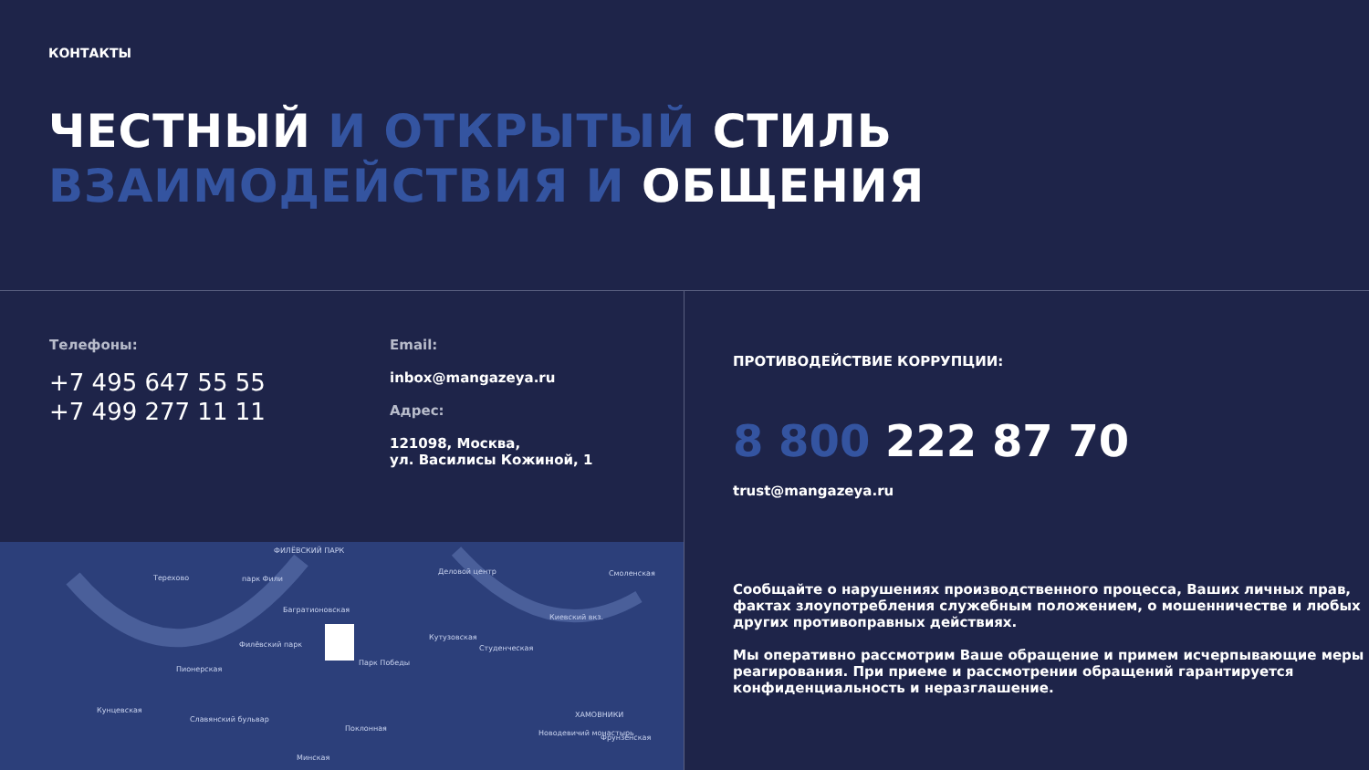КОНТАКТЫ
ЧЕСТНЫЙ И ОТКРЫТЫЙ СТИЛЬ
ВЗАИМОДЕЙСТВИЯ И ОБЩЕНИЯ
Телефоны:
+7 495 647 55 55
+7 499 277 11 11
Email:
inbox@mangazeya.ru
Адрес:
121098, Москва,
ул. Василисы Кожиной, 1
ФИЛЁВСКИЙ ПАРК
Терехово парк Фили
Деловой центр Смоленская
Багратионовская
Киевский вкз.
Кутузовская
Студенческая Филёвский парк
Парк Победы
Пионерская
Кунцевская
Славянский бульвар
Поклонная
ХАМОВНИКИ
Новодевичий монастырь
Фрунзенская
Минская
ПРОТИВОДЕЙСТВИЕ КОРРУПЦИИ:
8 800 222 87 70
trust@mangazeya.ru
Сообщайте о нарушениях производственного процесса, Ваших личных прав, фактах злоупотребления служебным положением, о мошенничестве и любых других противоправных действиях.
Мы оперативно рассмотрим Ваше обращение и примем исчерпывающие меры реагирования. При приеме и рассмотрении обращений гарантируется конфиденциальность и неразглашение.